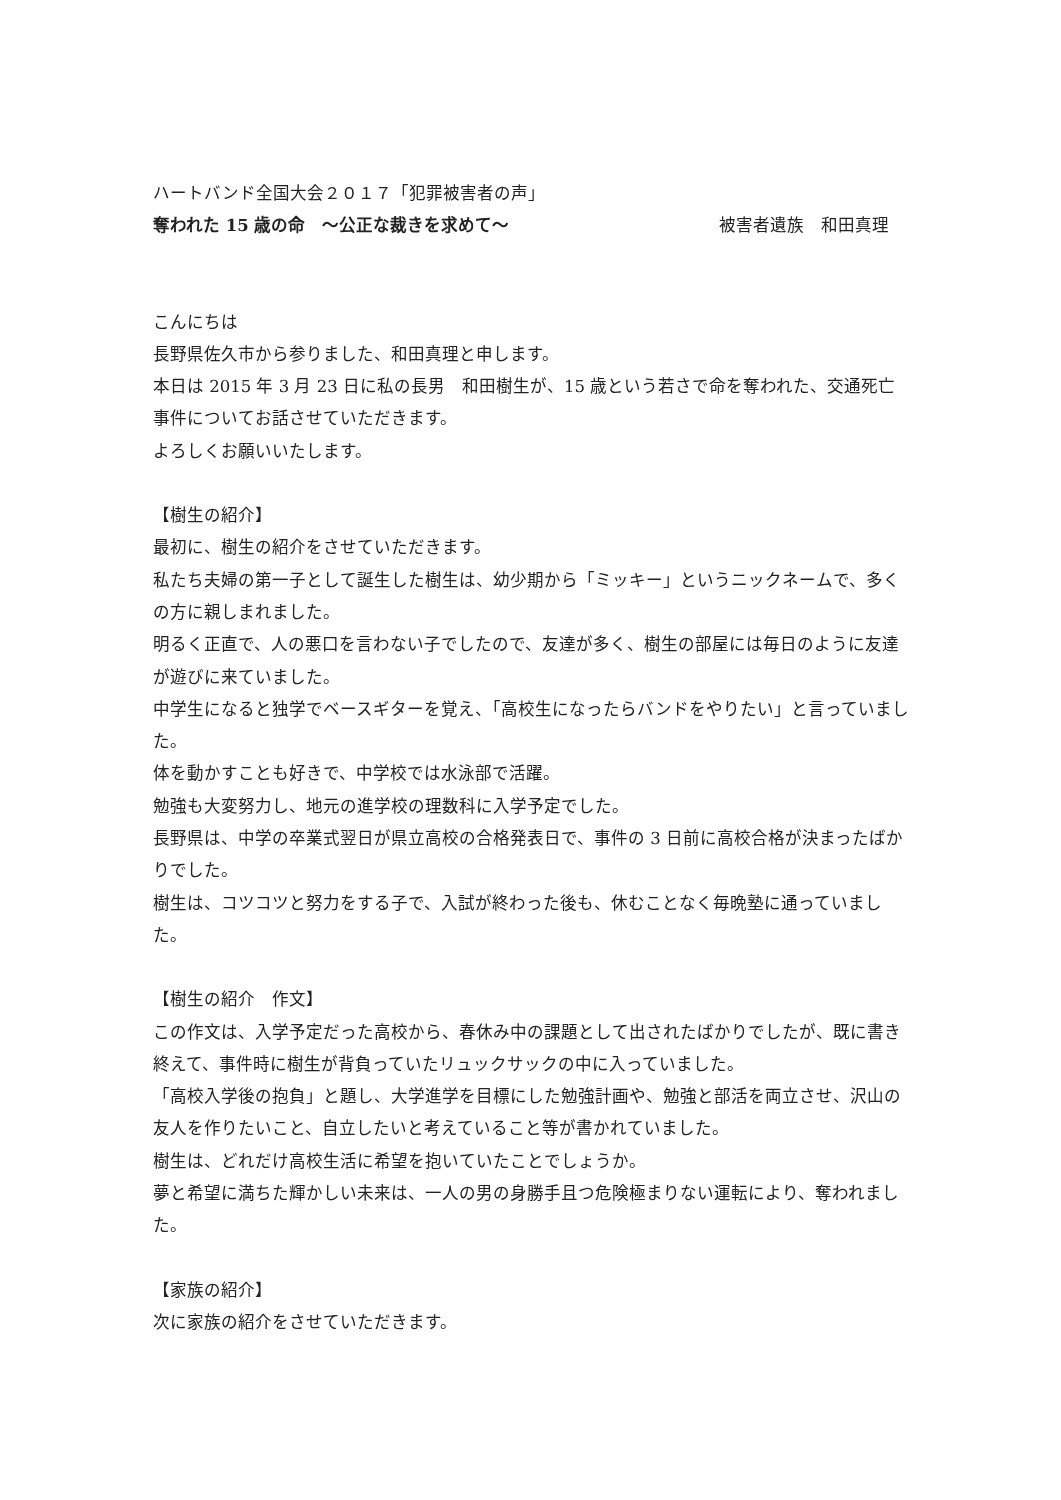ハートバンド全国大会２０１７「犯罪被害者の声」
奪われた 15 歳の命　〜公正な裁きを求めて〜 被害者遺族　和田真理
こんにちは
長野県佐久市から参りました、和田真理と申します。
本日は 2015 年 3 月 23 日に私の長男　和田樹生が、15 歳という若さで命を奪われた、交通死亡事件についてお話させていただきます。
よろしくお願いいたします。
【樹生の紹介】
最初に、樹生の紹介をさせていただきます。
私たち夫婦の第一子として誕生した樹生は、幼少期から「ミッキー」というニックネームで、多くの方に親しまれました。
明るく正直で、人の悪口を言わない子でしたので、友達が多く、樹生の部屋には毎日のように友達が遊びに来ていました。
中学生になると独学でベースギターを覚え、「高校生になったらバンドをやりたい」と言っていました。
体を動かすことも好きで、中学校では水泳部で活躍。
勉強も大変努力し、地元の進学校の理数科に入学予定でした。
長野県は、中学の卒業式翌日が県立高校の合格発表日で、事件の 3 日前に高校合格が決まったばかりでした。
樹生は、コツコツと努力をする子で、入試が終わった後も、休むことなく毎晩塾に通っていました。
【樹生の紹介　作文】
この作文は、入学予定だった高校から、春休み中の課題として出されたばかりでしたが、既に書き終えて、事件時に樹生が背負っていたリュックサックの中に入っていました。
「高校入学後の抱負」と題し、大学進学を目標にした勉強計画や、勉強と部活を両立させ、沢山の友人を作りたいこと、自立したいと考えていること等が書かれていました。
樹生は、どれだけ高校生活に希望を抱いていたことでしょうか。
夢と希望に満ちた輝かしい未来は、一人の男の身勝手且つ危険極まりない運転により、奪われました。
【家族の紹介】
次に家族の紹介をさせていただきます。